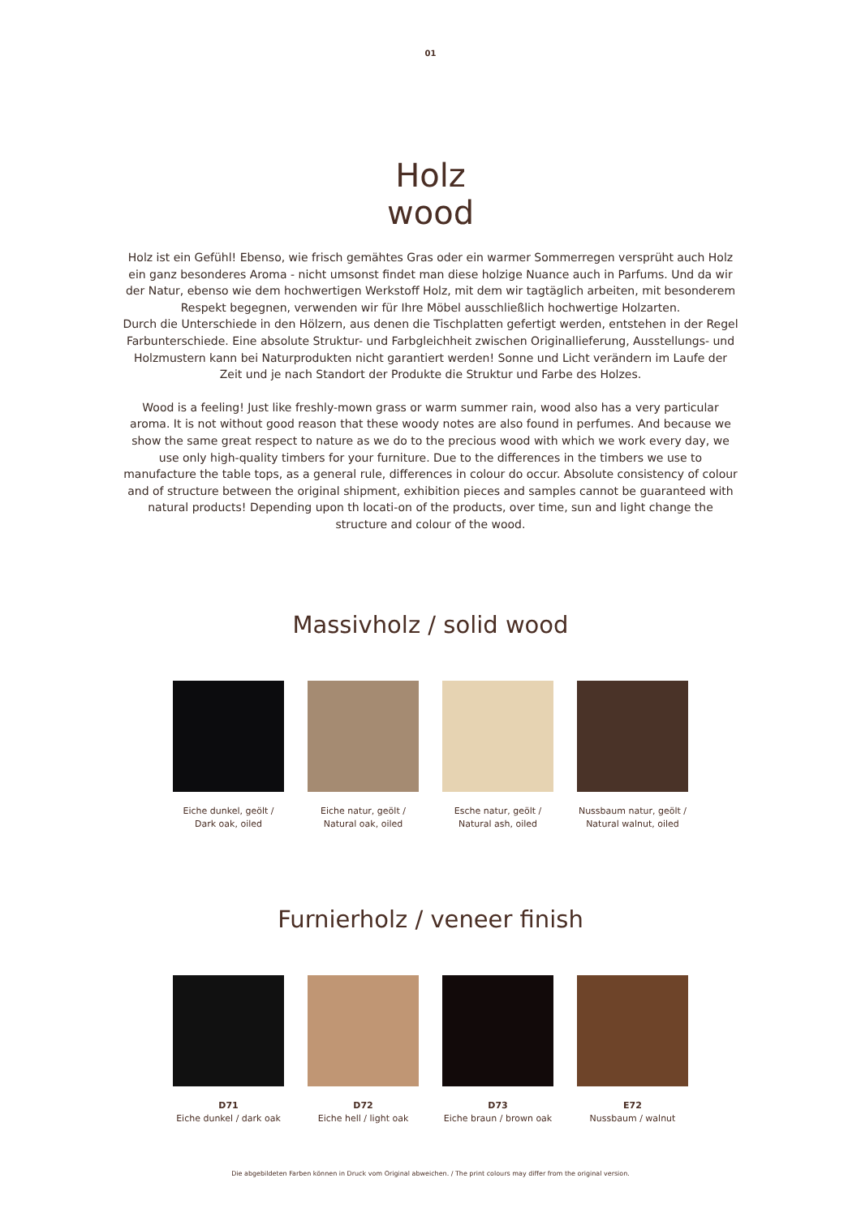01
Holz
wood
Holz ist ein Gefühl! Ebenso, wie frisch gemähtes Gras oder ein warmer Sommerregen versprüht auch Holz ein ganz besonderes Aroma - nicht umsonst findet man diese holzige Nuance auch in Parfums. Und da wir der Natur, ebenso wie dem hochwertigen Werkstoff Holz, mit dem wir tagtäglich arbeiten, mit besonderem Respekt begegnen, verwenden wir für Ihre Möbel ausschließlich hochwertige Holzarten.
Durch die Unterschiede in den Hölzern, aus denen die Tischplatten gefertigt werden, entstehen in der Regel Farbunterschiede. Eine absolute Struktur- und Farbgleichheit zwischen Originallieferung, Ausstellungs- und Holzmustern kann bei Naturprodukten nicht garantiert werden! Sonne und Licht verändern im Laufe der Zeit und je nach Standort der Produkte die Struktur und Farbe des Holzes.
Wood is a feeling! Just like freshly-mown grass or warm summer rain, wood also has a very particular aroma. It is not without good reason that these woody notes are also found in perfumes. And because we show the same great respect to nature as we do to the precious wood with which we work every day, we use only high-quality timbers for your furniture. Due to the differences in the timbers we use to manufacture the table tops, as a general rule, differences in colour do occur. Absolute consistency of colour and of structure between the original shipment, exhibition pieces and samples cannot be guaranteed with natural products! Depending upon th locati-on of the products, over time, sun and light change the structure and colour of the wood.
Massivholz / solid wood
Eiche dunkel, geölt /
Dark oak, oiled
Eiche natur, geölt /
Natural oak, oiled
Esche natur, geölt /
Natural ash, oiled
Nussbaum natur, geölt /
Natural walnut, oiled
Furnierholz / veneer finish
D71
Eiche dunkel / dark oak
D72
Eiche hell / light oak
D73
Eiche braun / brown oak
E72
Nussbaum / walnut
Die abgebildeten Farben können in Druck vom Original abweichen. / The print colours may differ from the original version.